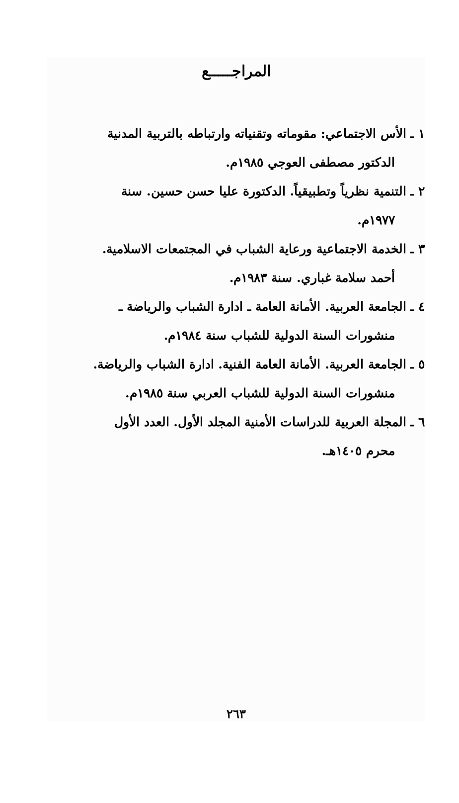المراجـــــع
١ ـ الأس الاجتماعي: مقوماته وتقنياته وارتباطه بالتربية المدنية
الدكتور مصطفى العوجي ١٩٨٥م.
٢ ـ التنمية نظرياً وتطبيقياً. الدكتورة عليا حسن حسين. سنة
١٩٧٧م.
٣ ـ الخدمة الاجتماعية ورعاية الشباب في المجتمعات الاسلامية.
أحمد سلامة غباري. سنة ١٩٨٣م.
٤ ـ الجامعة العربية. الأمانة العامة ـ ادارة الشباب والرياضة ـ
منشورات السنة الدولية للشباب سنة ١٩٨٤م.
٥ ـ الجامعة العربية. الأمانة العامة الفنية. ادارة الشباب والرياضة.
منشورات السنة الدولية للشباب العربي سنة ١٩٨٥م.
٦ ـ المجلة العربية للدراسات الأمنية المجلد الأول. العدد الأول
محرم ١٤٠٥هـ.
٢٦٣